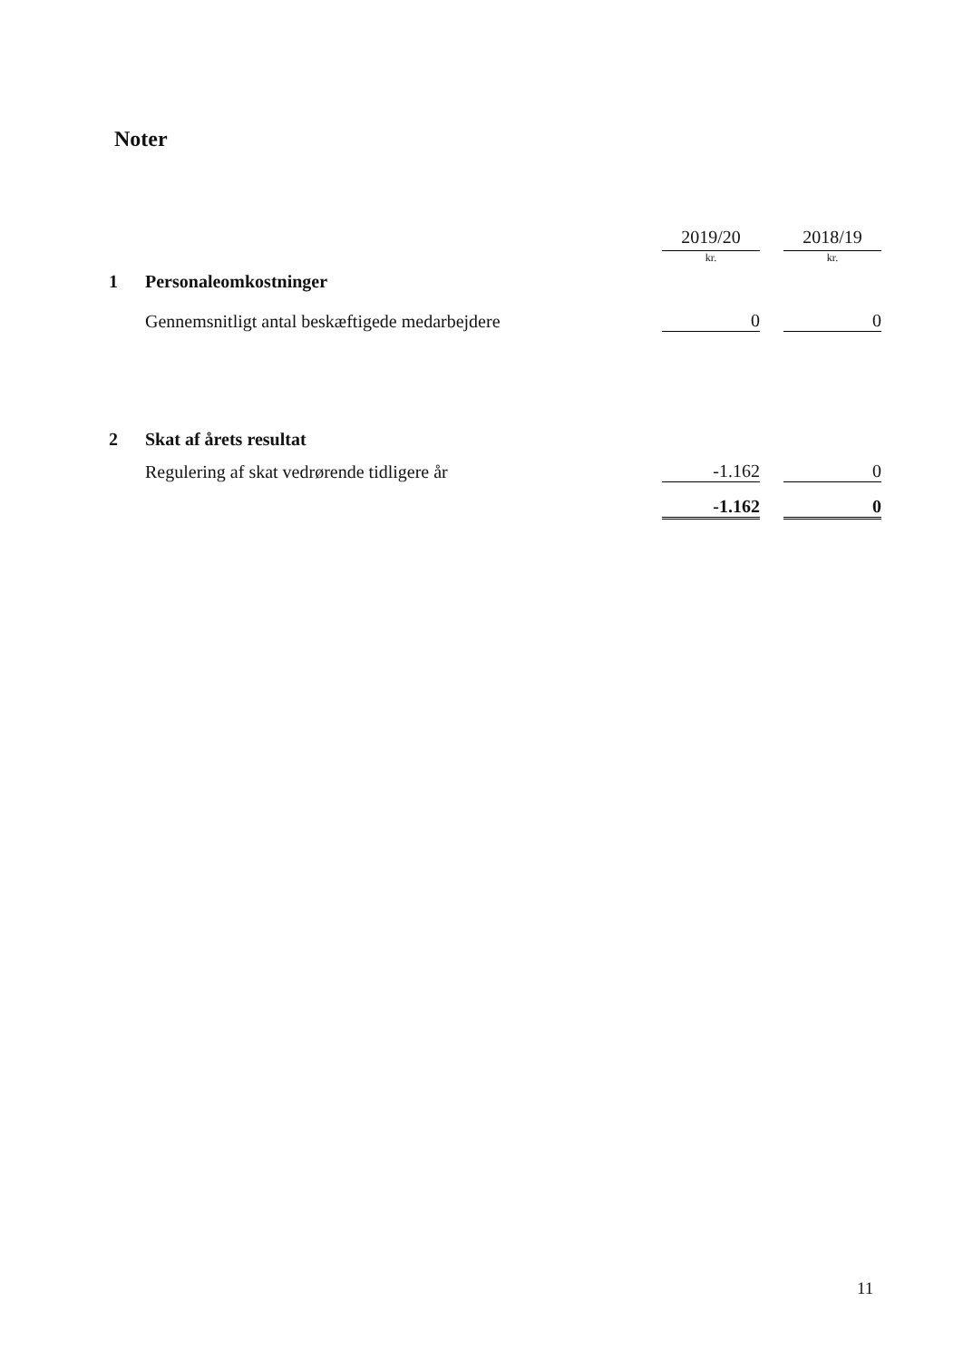Noter
| | | 2019/20 | | 2018/19 |
| | | kr. | | kr. |
| 1 | Personaleomkostninger | | | |
| | Gennemsnitligt antal beskæftigede medarbejdere | 0 | | 0 |
| 2 | Skat af årets resultat | | | |
| | Regulering af skat vedrørende tidligere år | -1.162 | | 0 |
| | | -1.162 | | 0 |
11